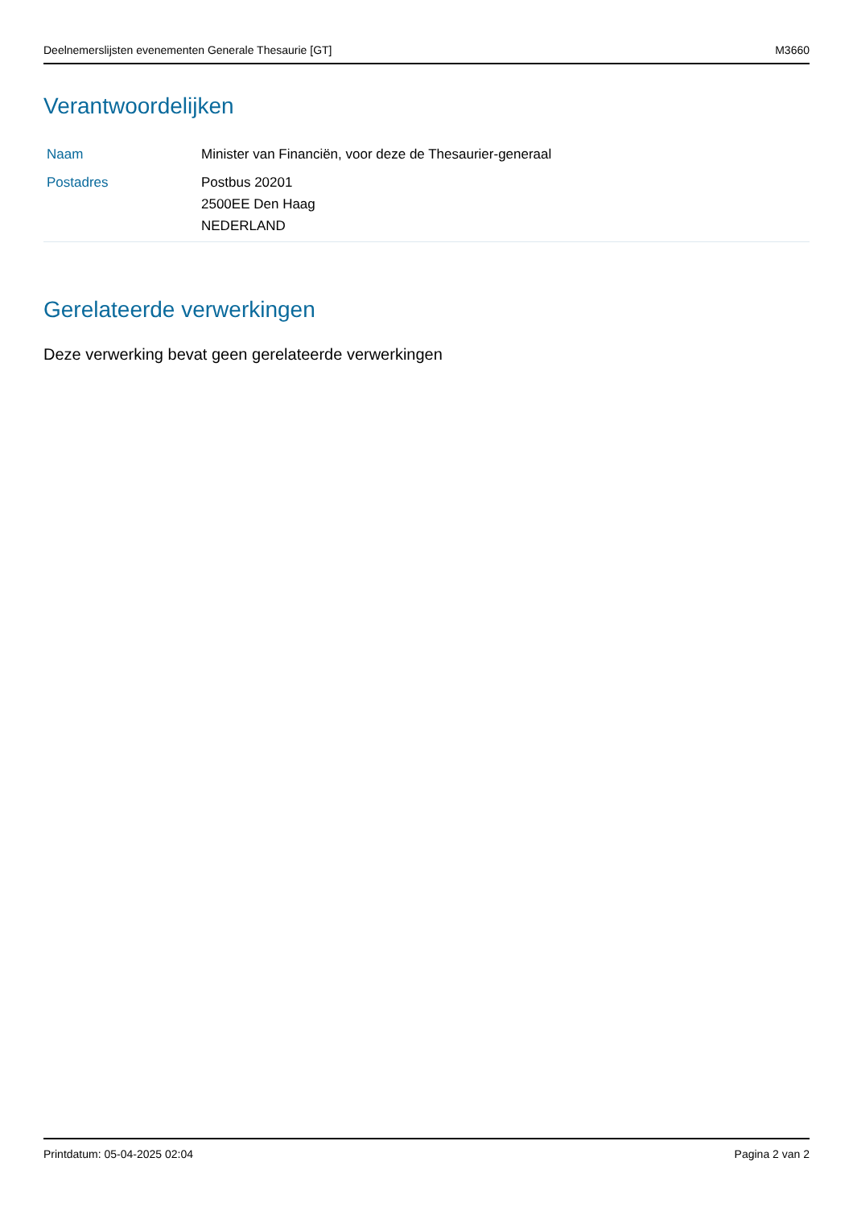Deelnemerslijsten evenementen Generale Thesaurie [GT] M3660
Verantwoordelijken
| Naam | Minister van Financiën, voor deze de Thesaurier-generaal |
| Postadres | Postbus 20201 2500EE Den Haag NEDERLAND |
Gerelateerde verwerkingen
Deze verwerking bevat geen gerelateerde verwerkingen
Printdatum: 05-04-2025 02:04 Pagina 2 van 2